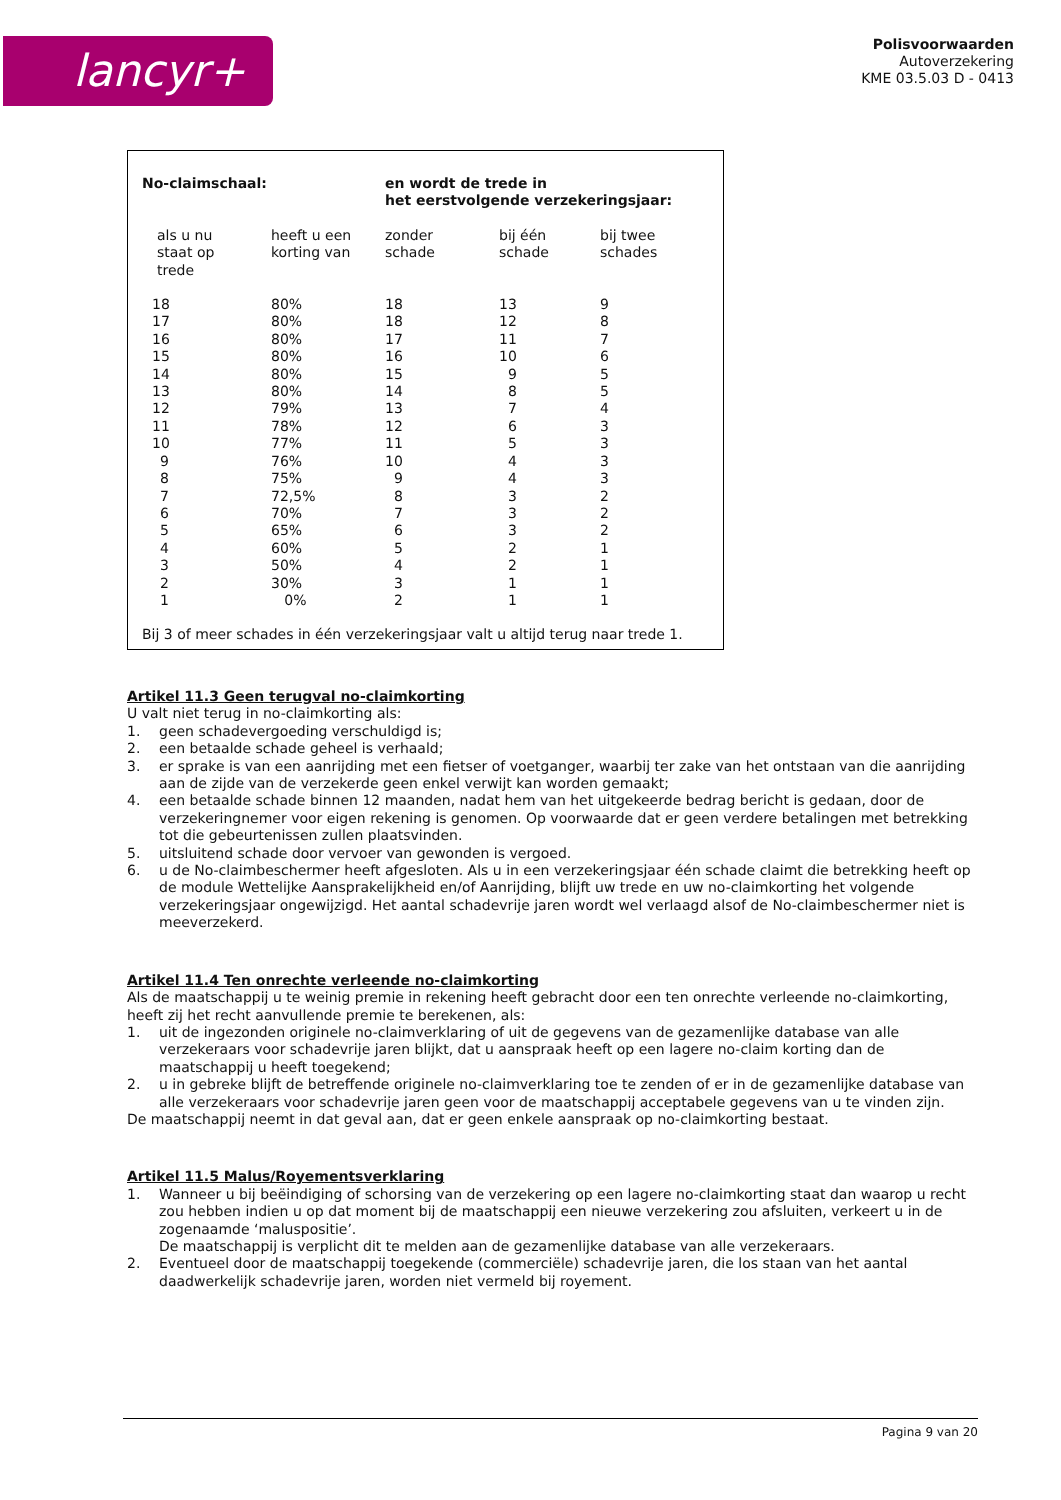lancyr+
Polisvoorwaarden
Autoverzekering
KME 03.5.03 D - 0413
| No-claimschaal: | | en wordt de trede in het eerstvolgende verzekeringsjaar: | | |
| --- | --- | --- | --- | --- |
| als u nu staat op trede | heeft u een korting van | zonder schade | bij één schade | bij twee schades |
| 18 | 80% | 18 | 13 | 9 |
| 17 | 80% | 18 | 12 | 8 |
| 16 | 80% | 17 | 11 | 7 |
| 15 | 80% | 16 | 10 | 6 |
| 14 | 80% | 15 | 9 | 5 |
| 13 | 80% | 14 | 8 | 5 |
| 12 | 79% | 13 | 7 | 4 |
| 11 | 78% | 12 | 6 | 3 |
| 10 | 77% | 11 | 5 | 3 |
| 9 | 76% | 10 | 4 | 3 |
| 8 | 75% | 9 | 4 | 3 |
| 7 | 72,5% | 8 | 3 | 2 |
| 6 | 70% | 7 | 3 | 2 |
| 5 | 65% | 6 | 3 | 2 |
| 4 | 60% | 5 | 2 | 1 |
| 3 | 50% | 4 | 2 | 1 |
| 2 | 30% | 3 | 1 | 1 |
| 1 | 0% | 2 | 1 | 1 |
Bij 3 of meer schades in één verzekeringsjaar valt u altijd terug naar trede 1.
Artikel 11.3 Geen terugval no-claimkorting
U valt niet terug in no-claimkorting als:
1. geen schadevergoeding verschuldigd is;
2. een betaalde schade geheel is verhaald;
3. er sprake is van een aanrijding met een fietser of voetganger, waarbij ter zake van het ontstaan van die aanrijding aan de zijde van de verzekerde geen enkel verwijt kan worden gemaakt;
4. een betaalde schade binnen 12 maanden, nadat hem van het uitgekeerde bedrag bericht is gedaan, door de verzekeringnemer voor eigen rekening is genomen. Op voorwaarde dat er geen verdere betalingen met betrekking tot die gebeurtenissen zullen plaatsvinden.
5. uitsluitend schade door vervoer van gewonden is vergoed.
6. u de No-claimbeschermer heeft afgesloten. Als u in een verzekeringsjaar één schade claimt die betrekking heeft op de module Wettelijke Aansprakelijkheid en/of Aanrijding, blijft uw trede en uw no-claimkorting het volgende verzekeringsjaar ongewijzigd. Het aantal schadevrije jaren wordt wel verlaagd alsof de No-claimbeschermer niet is meeverzekerd.
Artikel 11.4 Ten onrechte verleende no-claimkorting
Als de maatschappij u te weinig premie in rekening heeft gebracht door een ten onrechte verleende no-claimkorting, heeft zij het recht aanvullende premie te berekenen, als:
1. uit de ingezonden originele no-claimverklaring of uit de gegevens van de gezamenlijke database van alle verzekeraars voor schadevrije jaren blijkt, dat u aanspraak heeft op een lagere no-claim korting dan de maatschappij u heeft toegekend;
2. u in gebreke blijft de betreffende originele no-claimverklaring toe te zenden of er in de gezamenlijke database van alle verzekeraars voor schadevrije jaren geen voor de maatschappij acceptabele gegevens van u te vinden zijn.
De maatschappij neemt in dat geval aan, dat er geen enkele aanspraak op no-claimkorting bestaat.
Artikel 11.5 Malus/Royementsverklaring
1. Wanneer u bij beëindiging of schorsing van de verzekering op een lagere no-claimkorting staat dan waarop u recht zou hebben indien u op dat moment bij de maatschappij een nieuwe verzekering zou afsluiten, verkeert u in de zogenaamde ‘maluspositie’.
De maatschappij is verplicht dit te melden aan de gezamenlijke database van alle verzekeraars.
2. Eventueel door de maatschappij toegekende (commerciële) schadevrije jaren, die los staan van het aantal daadwerkelijk schadevrije jaren, worden niet vermeld bij royement.
Pagina 9 van 20